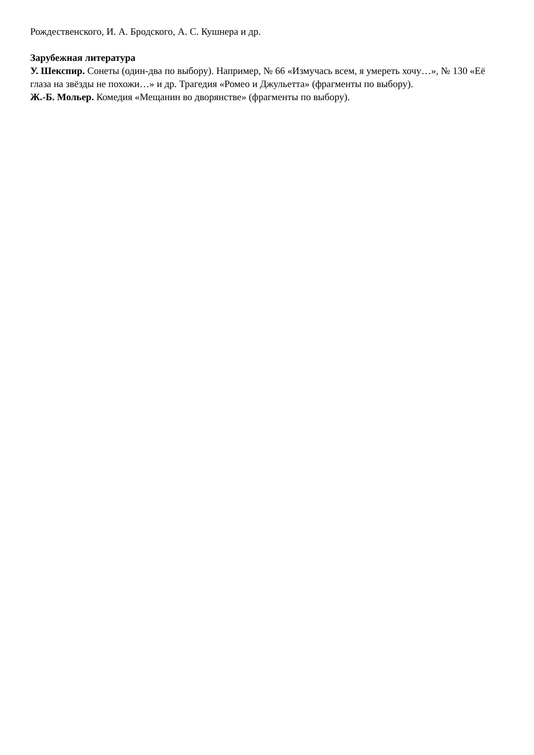Рождественского, И. А. Бродского, А. С. Кушнера и др.
Зарубежная литература
У. Шекспир. Сонеты (один-два по выбору). Например, № 66 «Измучась всем, я умереть хочу…», № 130 «Её глаза на звёзды не похожи…» и др. Трагедия «Ромео и Джульетта» (фрагменты по выбору).
Ж.-Б. Мольер. Комедия «Мещанин во дворянстве» (фрагменты по выбору).